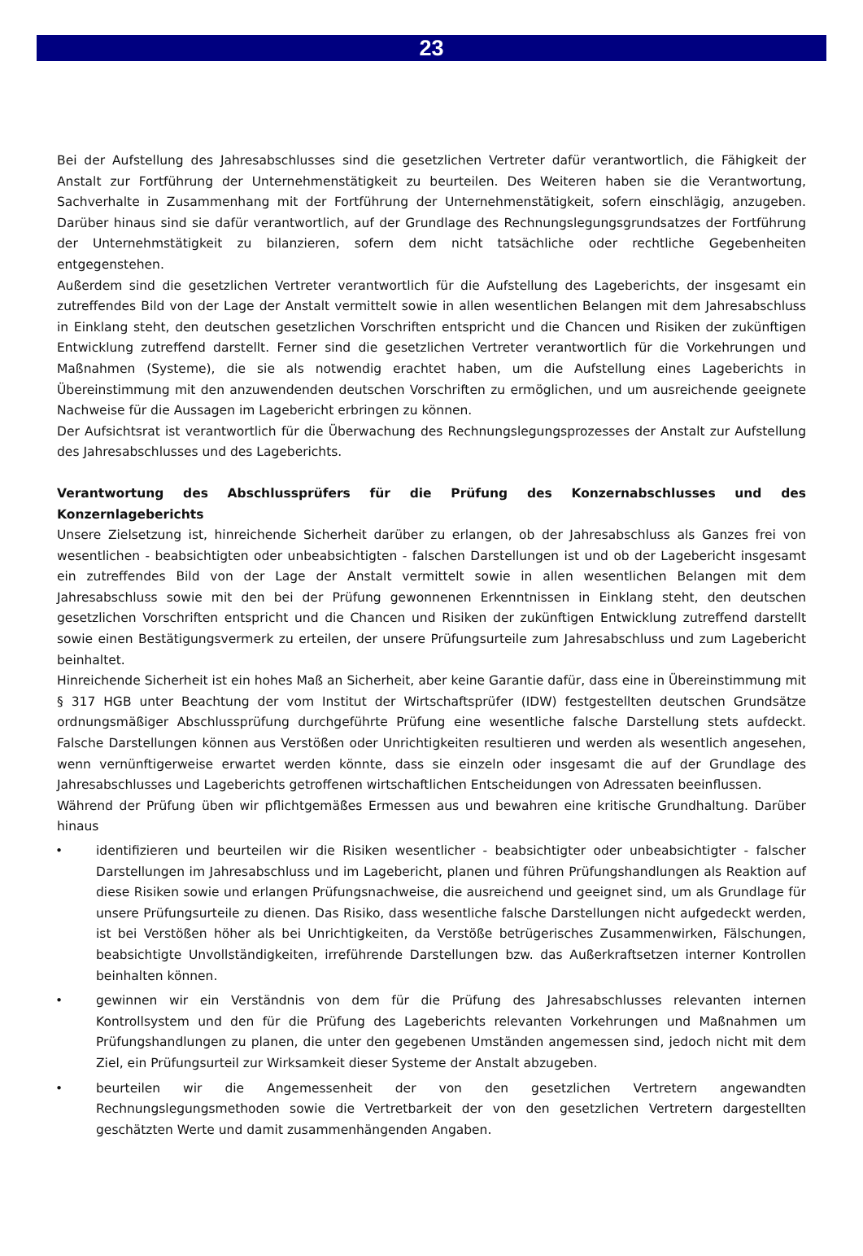23
Bei der Aufstellung des Jahresabschlusses sind die gesetzlichen Vertreter dafür verantwortlich, die Fähigkeit der Anstalt zur Fortführung der Unternehmenstätigkeit zu beurteilen. Des Weiteren haben sie die Verantwortung, Sachverhalte in Zusammenhang mit der Fortführung der Unternehmenstätigkeit, sofern einschlägig, anzugeben. Darüber hinaus sind sie dafür verantwortlich, auf der Grundlage des Rechnungslegungsgrundsatzes der Fortführung der Unternehmstätigkeit zu bilanzieren, sofern dem nicht tatsächliche oder rechtliche Gegebenheiten entgegenstehen.
Außerdem sind die gesetzlichen Vertreter verantwortlich für die Aufstellung des Lageberichts, der insgesamt ein zutreffendes Bild von der Lage der Anstalt vermittelt sowie in allen wesentlichen Belangen mit dem Jahresabschluss in Einklang steht, den deutschen gesetzlichen Vorschriften entspricht und die Chancen und Risiken der zukünftigen Entwicklung zutreffend darstellt. Ferner sind die gesetzlichen Vertreter verantwortlich für die Vorkehrungen und Maßnahmen (Systeme), die sie als notwendig erachtet haben, um die Aufstellung eines Lageberichts in Übereinstimmung mit den anzuwendenden deutschen Vorschriften zu ermöglichen, und um ausreichende geeignete Nachweise für die Aussagen im Lagebericht erbringen zu können.
Der Aufsichtsrat ist verantwortlich für die Überwachung des Rechnungslegungsprozesses der Anstalt zur Aufstellung des Jahresabschlusses und des Lageberichts.
Verantwortung des Abschlussprüfers für die Prüfung des Konzernabschlusses und des Konzernlageberichts
Unsere Zielsetzung ist, hinreichende Sicherheit darüber zu erlangen, ob der Jahresabschluss als Ganzes frei von wesentlichen - beabsichtigten oder unbeabsichtigten - falschen Darstellungen ist und ob der Lagebericht insgesamt ein zutreffendes Bild von der Lage der Anstalt vermittelt sowie in allen wesentlichen Belangen mit dem Jahresabschluss sowie mit den bei der Prüfung gewonnenen Erkenntnissen in Einklang steht, den deutschen gesetzlichen Vorschriften entspricht und die Chancen und Risiken der zukünftigen Entwicklung zutreffend darstellt sowie einen Bestätigungsvermerk zu erteilen, der unsere Prüfungsurteile zum Jahresabschluss und zum Lagebericht beinhaltet.
Hinreichende Sicherheit ist ein hohes Maß an Sicherheit, aber keine Garantie dafür, dass eine in Übereinstimmung mit § 317 HGB unter Beachtung der vom Institut der Wirtschaftsprüfer (IDW) festgestellten deutschen Grundsätze ordnungsmäßiger Abschlussprüfung durchgeführte Prüfung eine wesentliche falsche Darstellung stets aufdeckt. Falsche Darstellungen können aus Verstößen oder Unrichtigkeiten resultieren und werden als wesentlich angesehen, wenn vernünftigerweise erwartet werden könnte, dass sie einzeln oder insgesamt die auf der Grundlage des Jahresabschlusses und Lageberichts getroffenen wirtschaftlichen Entscheidungen von Adressaten beeinflussen.
Während der Prüfung üben wir pflichtgemäßes Ermessen aus und bewahren eine kritische Grundhaltung. Darüber hinaus
• identifizieren und beurteilen wir die Risiken wesentlicher - beabsichtigter oder unbeabsichtigter - falscher Darstellungen im Jahresabschluss und im Lagebericht, planen und führen Prüfungshandlungen als Reaktion auf diese Risiken sowie und erlangen Prüfungsnachweise, die ausreichend und geeignet sind, um als Grundlage für unsere Prüfungsurteile zu dienen. Das Risiko, dass wesentliche falsche Darstellungen nicht aufgedeckt werden, ist bei Verstößen höher als bei Unrichtigkeiten, da Verstöße betrügerisches Zusammenwirken, Fälschungen, beabsichtigte Unvollständigkeiten, irreführende Darstellungen bzw. das Außerkraftsetzen interner Kontrollen beinhalten können.
• gewinnen wir ein Verständnis von dem für die Prüfung des Jahresabschlusses relevanten internen Kontrollsystem und den für die Prüfung des Lageberichts relevanten Vorkehrungen und Maßnahmen um Prüfungshandlungen zu planen, die unter den gegebenen Umständen angemessen sind, jedoch nicht mit dem Ziel, ein Prüfungsurteil zur Wirksamkeit dieser Systeme der Anstalt abzugeben.
• beurteilen wir die Angemessenheit der von den gesetzlichen Vertretern angewandten Rechnungslegungsmethoden sowie die Vertretbarkeit der von den gesetzlichen Vertretern dargestellten geschätzten Werte und damit zusammenhängenden Angaben.